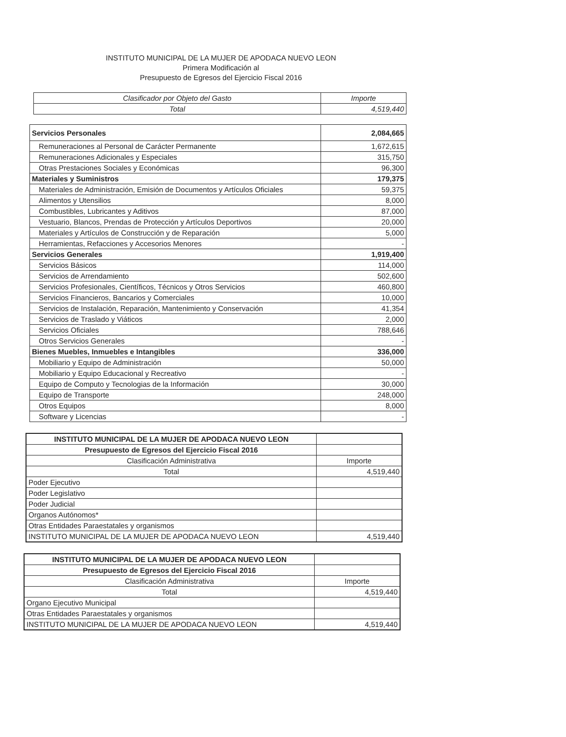INSTITUTO MUNICIPAL DE LA MUJER DE APODACA NUEVO LEON
Primera Modificación al
Presupuesto de Egresos del Ejercicio Fiscal 2016
| Clasificador por Objeto del Gasto | Importe |
| --- | --- |
| Total | 4,519,440 |
| Servicios Personales | 2,084,665 |
| Remuneraciones al Personal de Carácter Permanente | 1,672,615 |
| Remuneraciones Adicionales y Especiales | 315,750 |
| Otras Prestaciones Sociales y Económicas | 96,300 |
| Materiales y Suministros | 179,375 |
| Materiales de Administración, Emisión de Documentos y Artículos Oficiales | 59,375 |
| Alimentos y Utensilios | 8,000 |
| Combustibles, Lubricantes y Aditivos | 87,000 |
| Vestuario, Blancos, Prendas de Protección y Artículos Deportivos | 20,000 |
| Materiales y Artículos de Construcción y de Reparación | 5,000 |
| Herramientas, Refacciones y Accesorios Menores | - |
| Servicios Generales | 1,919,400 |
| Servicios Básicos | 114,000 |
| Servicios de Arrendamiento | 502,600 |
| Servicios Profesionales, Científicos, Técnicos y Otros Servicios | 460,800 |
| Servicios Financieros, Bancarios y Comerciales | 10,000 |
| Servicios de Instalación, Reparación, Mantenimiento y Conservación | 41,354 |
| Servicios de Traslado y Viáticos | 2,000 |
| Servicios Oficiales | 788,646 |
| Otros Servicios Generales | - |
| Bienes Muebles, Inmuebles e Intangibles | 336,000 |
| Mobiliario y Equipo de Administración | 50,000 |
| Mobiliario y Equipo Educacional y Recreativo | - |
| Equipo de Computo y Tecnologias de la Información | 30,000 |
| Equipo de Transporte | 248,000 |
| Otros Equipos | 8,000 |
| Software y Licencias | - |
| INSTITUTO MUNICIPAL DE LA MUJER DE APODACA NUEVO LEON | |
| Presupuesto de Egresos del Ejercicio Fiscal 2016 | |
| Clasificación Administrativa | Importe |
| Total | 4,519,440 |
| Poder Ejecutivo | |
| Poder Legislativo | |
| Poder Judicial | |
| Organos Autónomos* | |
| Otras Entidades Paraestatales y organismos | |
| INSTITUTO MUNICIPAL DE LA MUJER DE APODACA NUEVO LEON | 4,519,440 |
| INSTITUTO MUNICIPAL DE LA MUJER DE APODACA NUEVO LEON | |
| Presupuesto de Egresos del Ejercicio Fiscal 2016 | |
| Clasificación Administrativa | Importe |
| Total | 4,519,440 |
| Organo Ejecutivo Municipal | |
| Otras Entidades Paraestatales y organismos | |
| INSTITUTO MUNICIPAL DE LA MUJER DE APODACA NUEVO LEON | 4,519,440 |